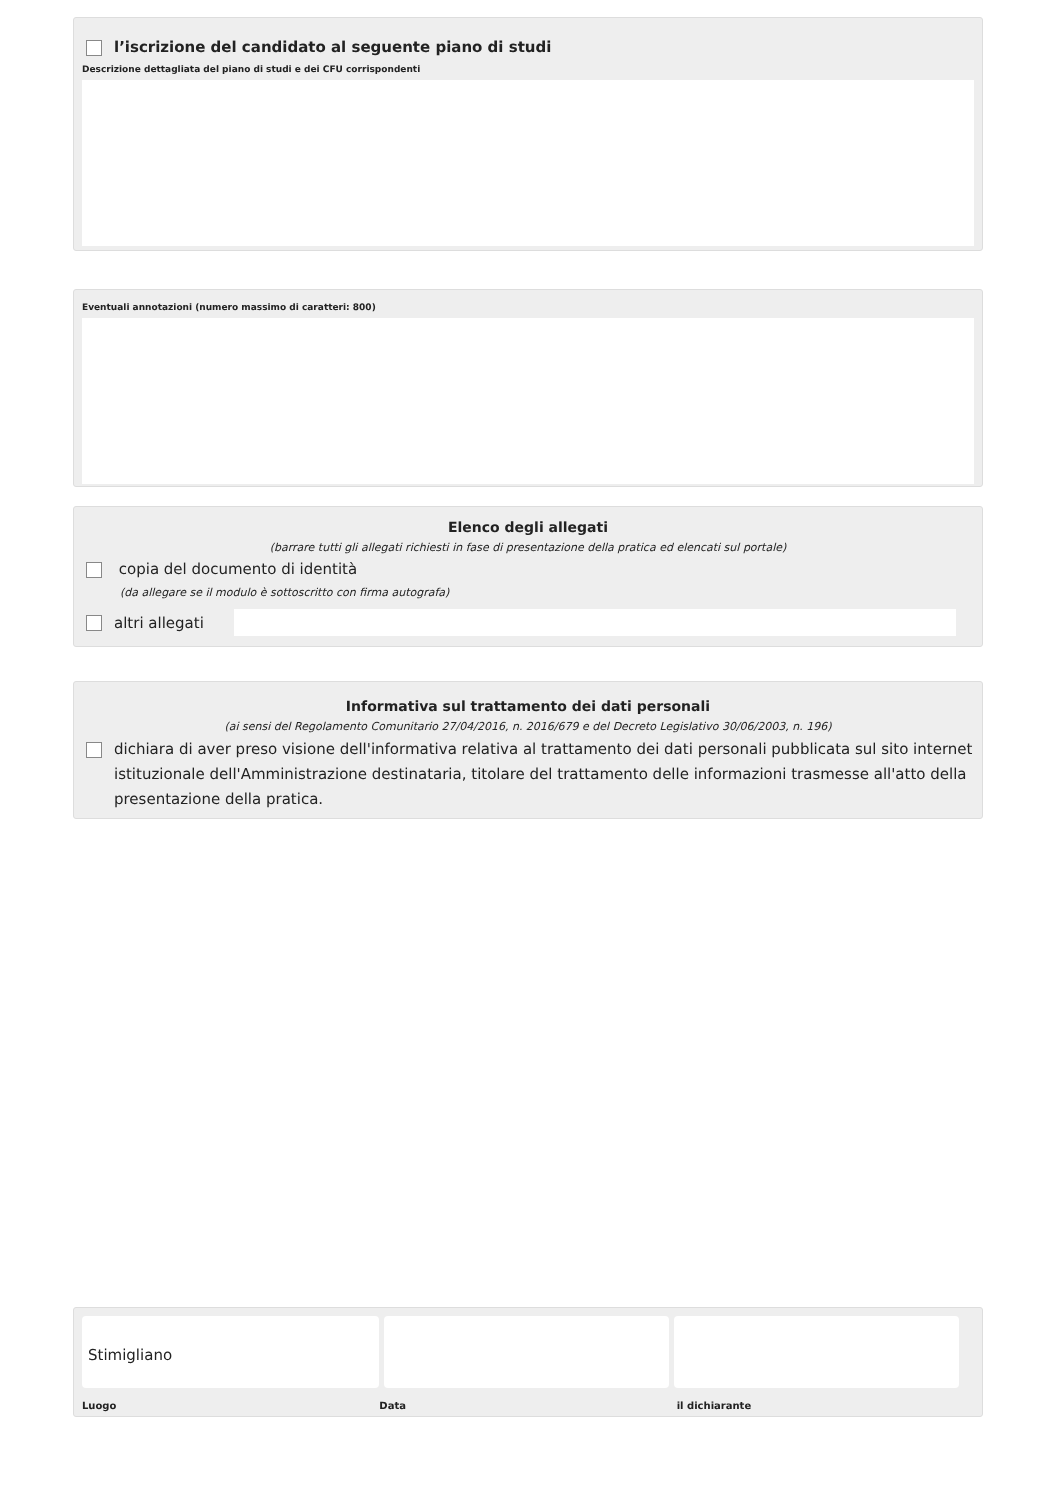l’iscrizione del candidato al seguente piano di studi
Descrizione dettagliata del piano di studi e dei CFU corrispondenti
Eventuali annotazioni (numero massimo di caratteri: 800)
Elenco degli allegati
(barrare tutti gli allegati richiesti in fase di presentazione della pratica ed elencati sul portale)
copia del documento di identità
(da allegare se il modulo è sottoscritto con firma autografa)
altri allegati
Informativa sul trattamento dei dati personali
(ai sensi del Regolamento Comunitario 27/04/2016, n. 2016/679 e del Decreto Legislativo 30/06/2003, n. 196)
dichiara di aver preso visione dell'informativa relativa al trattamento dei dati personali pubblicata sul sito internet istituzionale dell'Amministrazione destinataria, titolare del trattamento delle informazioni trasmesse all'atto della presentazione della pratica.
Stimigliano
Luogo Data il dichiarante